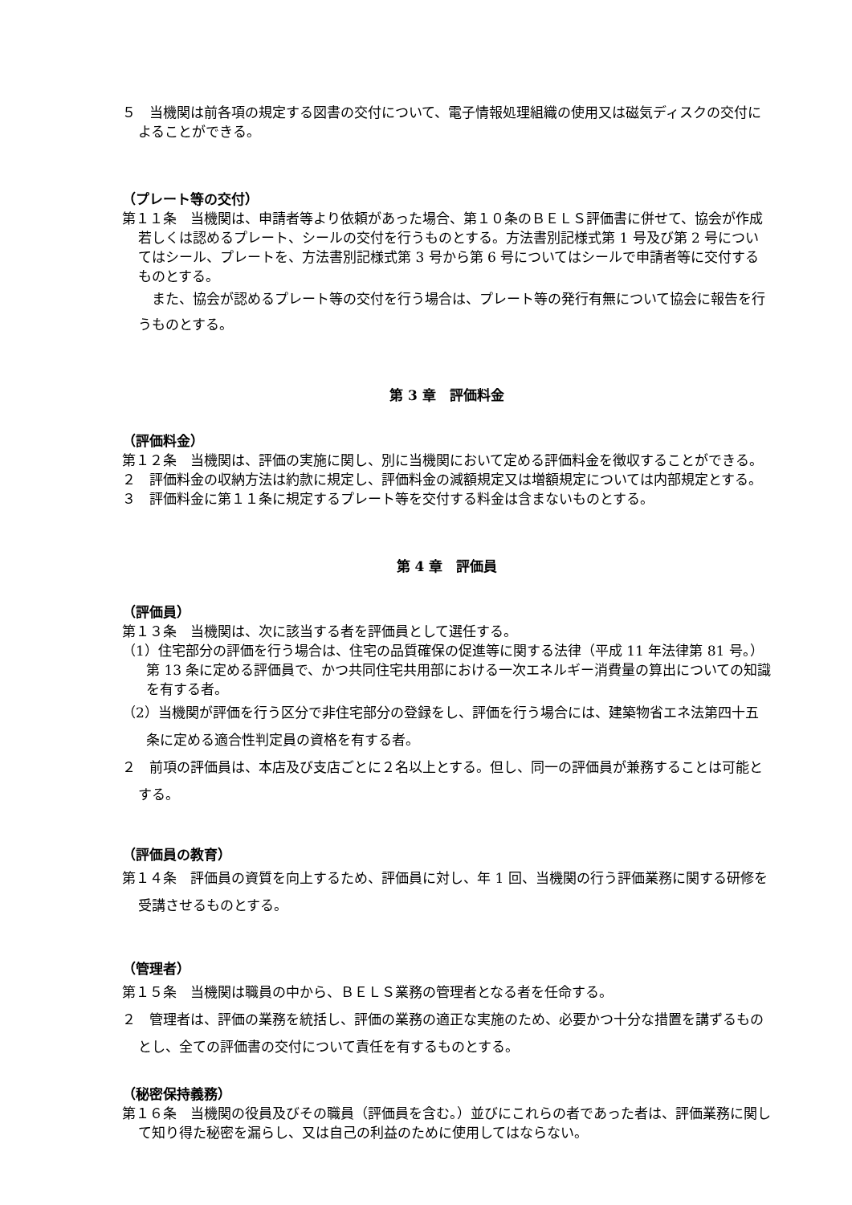５　当機関は前各項の規定する図書の交付について、電子情報処理組織の使用又は磁気ディスクの交付によることができる。
（プレート等の交付）
第１１条　当機関は、申請者等より依頼があった場合、第１０条のＢＥＬＳ評価書に併せて、協会が作成若しくは認めるプレート、シールの交付を行うものとする。方法書別記様式第 1 号及び第 2 号についてはシール、プレートを、方法書別記様式第 3 号から第 6 号についてはシールで申請者等に交付するものとする。
　また、協会が認めるプレート等の交付を行う場合は、プレート等の発行有無について協会に報告を行うものとする。
第 3 章　評価料金
（評価料金）
第１２条　当機関は、評価の実施に関し、別に当機関において定める評価料金を徴収することができる。
２　評価料金の収納方法は約款に規定し、評価料金の減額規定又は増額規定については内部規定とする。
３　評価料金に第１１条に規定するプレート等を交付する料金は含まないものとする。
第 4 章　評価員
（評価員）
第１３条　当機関は、次に該当する者を評価員として選任する。
（1）住宅部分の評価を行う場合は、住宅の品質確保の促進等に関する法律（平成 11 年法律第 81 号。）第 13 条に定める評価員で、かつ共同住宅共用部における一次エネルギー消費量の算出についての知識を有する者。
（2）当機関が評価を行う区分で非住宅部分の登録をし、評価を行う場合には、建築物省エネ法第四十五条に定める適合性判定員の資格を有する者。
２　前項の評価員は、本店及び支店ごとに２名以上とする。但し、同一の評価員が兼務することは可能とする。
（評価員の教育）
第１４条　評価員の資質を向上するため、評価員に対し、年 1 回、当機関の行う評価業務に関する研修を受講させるものとする。
（管理者）
第１５条　当機関は職員の中から、ＢＥＬＳ業務の管理者となる者を任命する。
２　管理者は、評価の業務を統括し、評価の業務の適正な実施のため、必要かつ十分な措置を講ずるものとし、全ての評価書の交付について責任を有するものとする。
（秘密保持義務）
第１６条　当機関の役員及びその職員（評価員を含む。）並びにこれらの者であった者は、評価業務に関して知り得た秘密を漏らし、又は自己の利益のために使用してはならない。